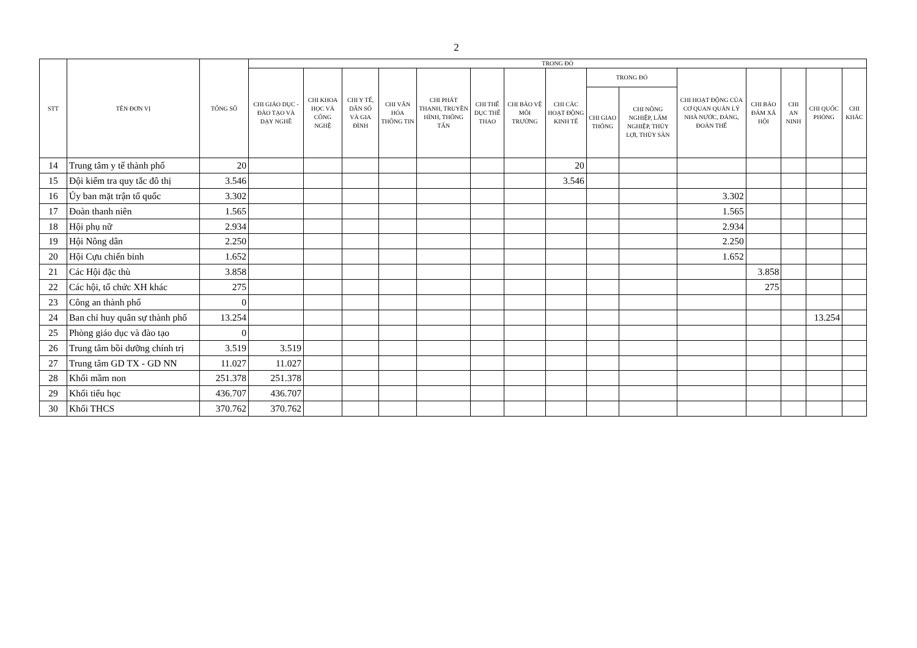2
| STT | TÊN ĐƠN VỊ | TỔNG SỐ | TRONG ĐÓ | | | | | | | | | | | | | | |
| --- | --- | --- | --- | --- | --- | --- | --- | --- | --- | --- | --- | --- | --- | --- | --- | --- | --- |
| | | | CHI GIÁO DỤC - ĐÀO TẠO VÀ DẠY NGHỀ | CHI KHOA HỌC VÀ CÔNG NGHỆ | CHI Y TẾ, DÂN SỐ VÀ GIA ĐÌNH | CHI VĂN HÓA THÔNG TIN | CHI PHÁT THANH, TRUYỀN HÌNH, THÔNG TẤN | CHI THỂ DỤC THỂ THAO | CHI BẢO VỆ MÔI TRƯỜNG | CHI CÁC HOẠT ĐỘNG KINH TẾ | TRONG ĐÓ | | CHI HOẠT ĐỘNG CỦA CƠ QUAN QUẢN LÝ NHÀ NƯỚC, ĐẢNG, ĐOÀN THỂ | CHI BẢO ĐẢM XÃ HỘI | CHI AN NINH | CHI QUỐC PHÒNG | CHI KHÁC |
| | | | | | | | | | | | CHI GIAO THÔNG | CHI NÔNG NGHIỆP, LÂM NGHIỆP, THỦY LỢI, THỦY SẢN | | | | | |
| 14 | Trung tâm y tế thành phố | 20 | | | | | | | | 20 | | | | | | | |
| 15 | Đội kiểm tra quy tắc đô thị | 3.546 | | | | | | | | 3.546 | | | | | | | |
| 16 | Ủy ban mặt trận tổ quốc | 3.302 | | | | | | | | | | | 3.302 | | | | |
| 17 | Đoàn thanh niên | 1.565 | | | | | | | | | | | 1.565 | | | | |
| 18 | Hội phụ nữ | 2.934 | | | | | | | | | | | 2.934 | | | | |
| 19 | Hội Nông dân | 2.250 | | | | | | | | | | | 2.250 | | | | |
| 20 | Hội Cựu chiến binh | 1.652 | | | | | | | | | | | 1.652 | | | | |
| 21 | Các Hội đặc thù | 3.858 | | | | | | | | | | | | 3.858 | | | |
| 22 | Các hội, tổ chức XH khác | 275 | | | | | | | | | | | | 275 | | | |
| 23 | Công an thành phố | 0 | | | | | | | | | | | | | | | |
| 24 | Ban chỉ huy quân sự thành phố | 13.254 | | | | | | | | | | | | | | 13.254 | |
| 25 | Phòng giáo dục và đào tạo | 0 | | | | | | | | | | | | | | | |
| 26 | Trung tâm bồi dưỡng chính trị | 3.519 | 3.519 | | | | | | | | | | | | | | |
| 27 | Trung tâm GD TX - GD NN | 11.027 | 11.027 | | | | | | | | | | | | | | |
| 28 | Khối mầm non | 251.378 | 251.378 | | | | | | | | | | | | | | |
| 29 | Khối tiểu học | 436.707 | 436.707 | | | | | | | | | | | | | | |
| 30 | Khối THCS | 370.762 | 370.762 | | | | | | | | | | | | | | |